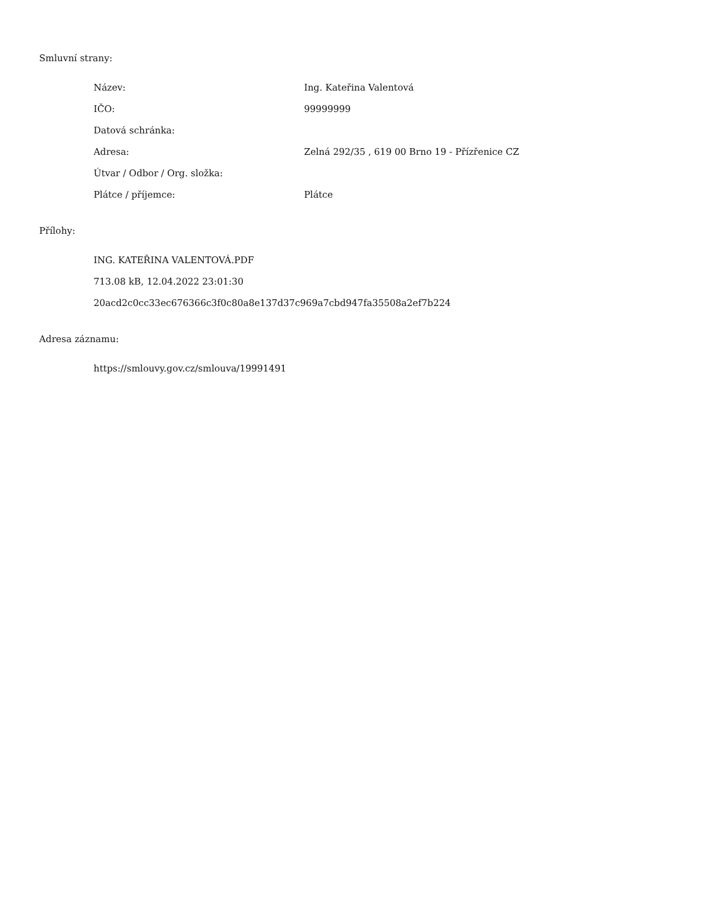Smluvní strany:
| Název: | Ing. Kateřina Valentová |
| IČO: | 99999999 |
| Datová schránka: | |
| Adresa: | Zelná 292/35 , 619 00 Brno 19 - Přízřenice CZ |
| Útvar / Odbor / Org. složka: | |
| Plátce / příjemce: | Plátce |
Přílohy:
ING. KATEŘINA VALENTOVÁ.PDF
713.08 kB, 12.04.2022 23:01:30
20acd2c0cc33ec676366c3f0c80a8e137d37c969a7cbd947fa35508a2ef7b224
Adresa záznamu:
https://smlouvy.gov.cz/smlouva/19991491